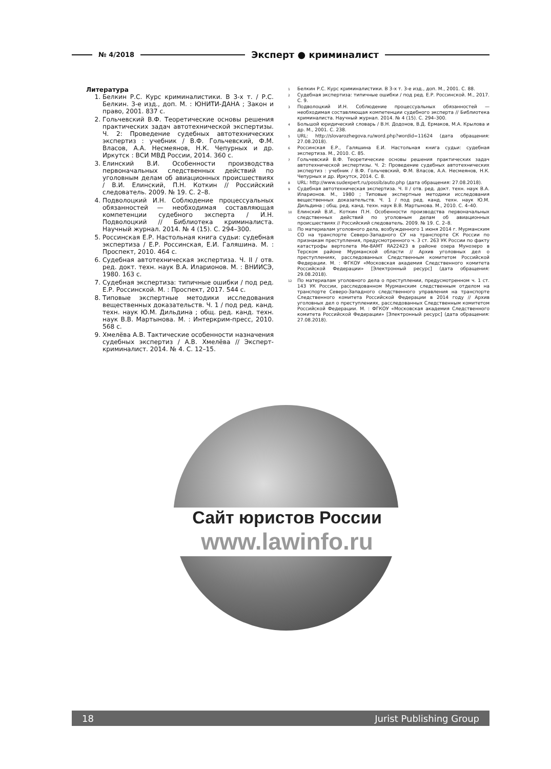№ 4/2018
Эксперт ● криминалист
Литература
1. Белкин Р.С. Курс криминалистики. В 3-х т. / Р.С. Белкин. 3-е изд., доп. М. : ЮНИТИ-ДАНА ; Закон и право, 2001. 837 с.
2. Гольчевский В.Ф. Теоретические основы решения практических задач автотехнической экспертизы. Ч. 2: Проведение судебных автотехнических экспертиз : учебник / В.Ф. Гольчевский, Ф.М. Власов, А.А. Несмеянов, Н.К. Чепурных и др. Иркутск : ВСИ МВД России, 2014. 360 с.
3. Елинский В.И. Особенности производства первоначальных следственных действий по уголовным делам об авиационных происшествиях / В.И. Елинский, П.Н. Коткин // Российский следователь. 2009. № 19. С. 2–8.
4. Подволоцкий И.Н. Соблюдение процессуальных обязанностей — необходимая составляющая компетенции судебного эксперта / И.Н. Подволоцкий // Библиотека криминалиста. Научный журнал. 2014. № 4 (15). С. 294–300.
5. Россинская Е.Р. Настольная книга судьи: судебная экспертиза / Е.Р. Россинская, Е.И. Галяшина. М. : Проспект, 2010. 464 с.
6. Судебная автотехническая экспертиза. Ч. II / отв. ред. докт. техн. наук В.А. Иларионов. М. : ВНИИСЭ, 1980. 163 с.
7. Судебная экспертиза: типичные ошибки / под ред. Е.Р. Россинской. М. : Проспект, 2017. 544 с.
8. Типовые экспертные методики исследования вещественных доказательств. Ч. 1 / под ред. канд. техн. наук Ю.М. Дильдина ; общ. ред. канд. техн. наук В.В. Мартынова. М. : Интеркрим-пресс, 2010. 568 с.
9. Хмелёва А.В. Тактические особенности назначения судебных экспертиз / А.В. Хмелёва // Эксперт-криминалист. 2014. № 4. С. 12–15.
<sup>1</sup> Белкин Р.С. Курс криминалистики. В 3-х т. 3-е изд., доп. М., 2001. С. 88.
<sup>2</sup> Судебная экспертиза: типичные ошибки / под ред. Е.Р. Россинской. М., 2017. С. 9.
<sup>3</sup> Подволоцкий И.Н. Соблюдение процессуальных обязанностей — необходимая составляющая компетенции судебного эксперта // Библиотека криминалиста. Научный журнал. 2014. № 4 (15). С. 294–300.
<sup>4</sup> Большой юридический словарь / В.Н. Додонов, В.Д. Ермаков, М.А. Крылова и др. М., 2001. С. 238.
<sup>5</sup> URL: http://slovarozhegova.ru/word.php?wordid=11624 (дата обращения: 27.08.2018).
<sup>6</sup> Россинская Е.Р., Галяшина Е.И. Настольная книга судьи: судебная экспертиза. М., 2010. С. 85.
<sup>7</sup> Гольчевский В.Ф. Теоретические основы решения практических задач автотехнической экспертизы. Ч. 2: Проведение судебных автотехнических экспертиз : учебник / В.Ф. Гольчевский, Ф.М. Власов, А.А. Несмеянов, Н.К. Чепурных и др. Иркутск, 2014. С. 8.
<sup>8</sup> URL: http://www.sudexpert.ru/possib/auto.php (дата обращения: 27.08.2018).
<sup>9</sup> Судебная автотехническая экспертиза. Ч. II / отв. ред. докт. техн. наук В.А. Иларионов. М., 1980 ; Типовые экспертные методики исследования вещественных доказательств. Ч. 1 / под ред. канд. техн. наук Ю.М. Дильдина ; общ. ред. канд. техн. наук В.В. Мартынова. М., 2010. С. 4–40.
<sup>10</sup> Елинский В.И., Коткин П.Н. Особенности производства первоначальных следственных действий по уголовным делам об авиационных происшествиях // Российский следователь. 2009. № 19. С. 2–8.
<sup>11</sup> По материалам уголовного дела, возбужденного 1 июня 2014 г. Мурманским СО на транспорте Северо-Западного СУ на транспорте СК России по признакам преступления, предусмотренного ч. 3 ст. 263 УК России по факту катастрофы вертолета Ми-8АМТ RA22423 в районе озера Мунозеро в Терском районе Мурманской области // Архив уголовных дел о преступлениях, расследованных Следственным комитетом Российской Федерации. М. : ФГКОУ «Московская академия Следственного комитета Российской Федерации» [Электронный ресурс] (дата обращения: 29.08.2018).
<sup>12</sup> По материалам уголовного дела о преступлении, предусмотренном ч. 1 ст. 143 УК России, расследованном Мурманским следственным отделом на транспорте Северо-Западного следственного управления на транспорте Следственного комитета Российской Федерации в 2014 году // Архив уголовных дел о преступлениях, расследованных Следственным комитетом Российской Федерации. М. : ФГКОУ «Московская академия Следственного комитета Российской Федерации» [Электронный ресурс] (дата обращения: 27.08.2018).
Сайт юристов России
www.lawinfo.ru
18 Jurist Publishing Group